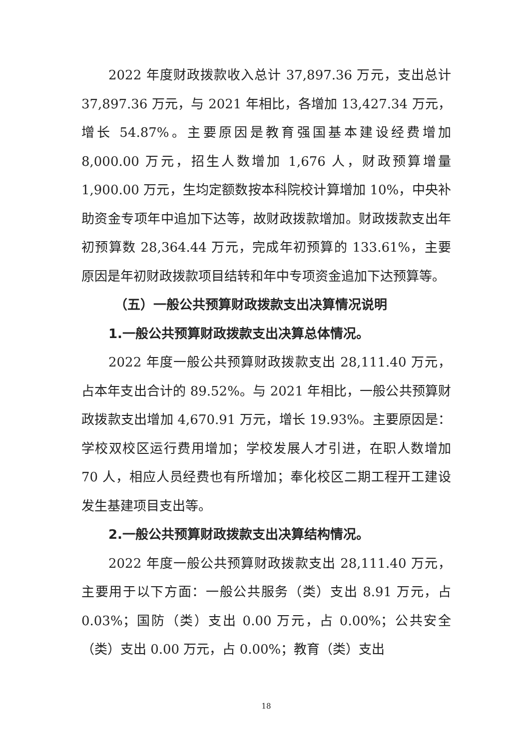2022 年度财政拨款收入总计 37,897.36 万元，支出总计 37,897.36 万元，与 2021 年相比，各增加 13,427.34 万元，增长 54.87%。主要原因是教育强国基本建设经费增加 8,000.00 万元，招生人数增加 1,676 人，财政预算增量 1,900.00 万元，生均定额数按本科院校计算增加 10%，中央补助资金专项年中追加下达等，故财政拨款增加。财政拨款支出年初预算数 28,364.44 万元，完成年初预算的 133.61%，主要原因是年初财政拨款项目结转和年中专项资金追加下达预算等。
（五）一般公共预算财政拨款支出决算情况说明
1.一般公共预算财政拨款支出决算总体情况。
2022 年度一般公共预算财政拨款支出 28,111.40 万元，占本年支出合计的 89.52%。与 2021 年相比，一般公共预算财政拨款支出增加 4,670.91 万元，增长 19.93%。主要原因是：学校双校区运行费用增加；学校发展人才引进，在职人数增加 70 人，相应人员经费也有所增加；奉化校区二期工程开工建设发生基建项目支出等。
2.一般公共预算财政拨款支出决算结构情况。
2022 年度一般公共预算财政拨款支出 28,111.40 万元，主要用于以下方面：一般公共服务（类）支出 8.91 万元，占 0.03%；国防（类）支出 0.00 万元，占 0.00%；公共安全（类）支出 0.00 万元，占 0.00%；教育（类）支出
18